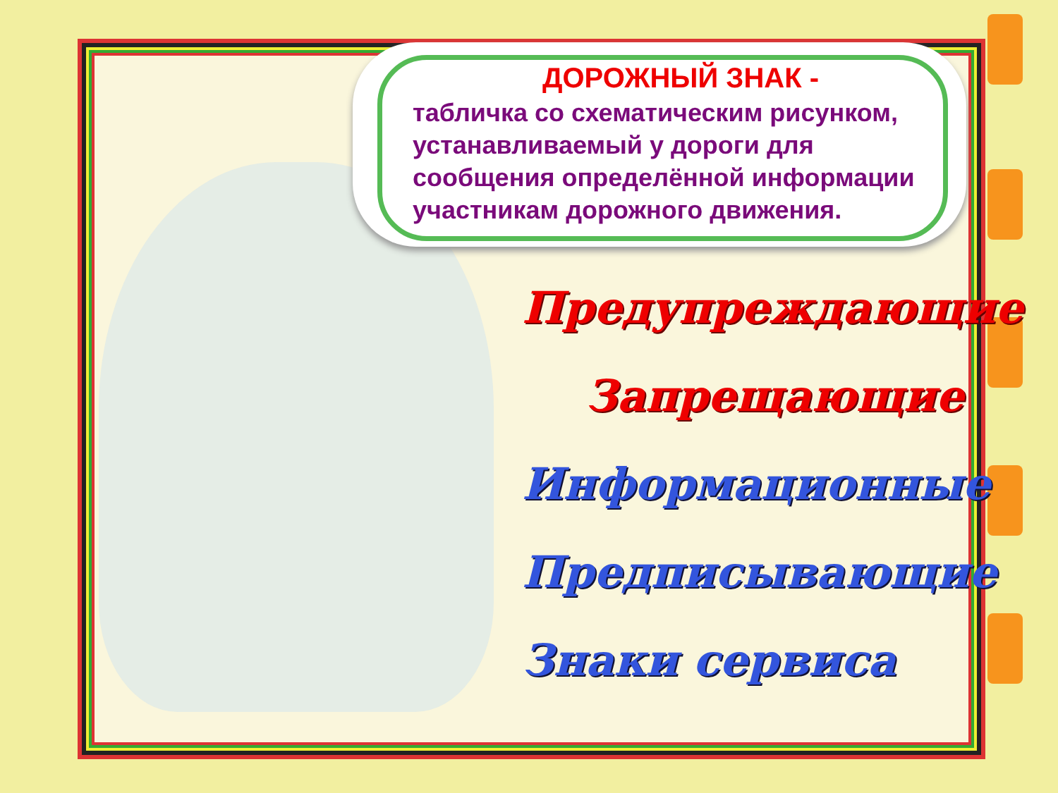ДОРОЖНЫЙ ЗНАК -
табличка со схематическим рисунком, устанавливаемый у дороги для сообщения определённой информации участникам дорожного движения.
Предупреждающие
Запрещающие
Информационные
Предписывающие
Знаки сервиса